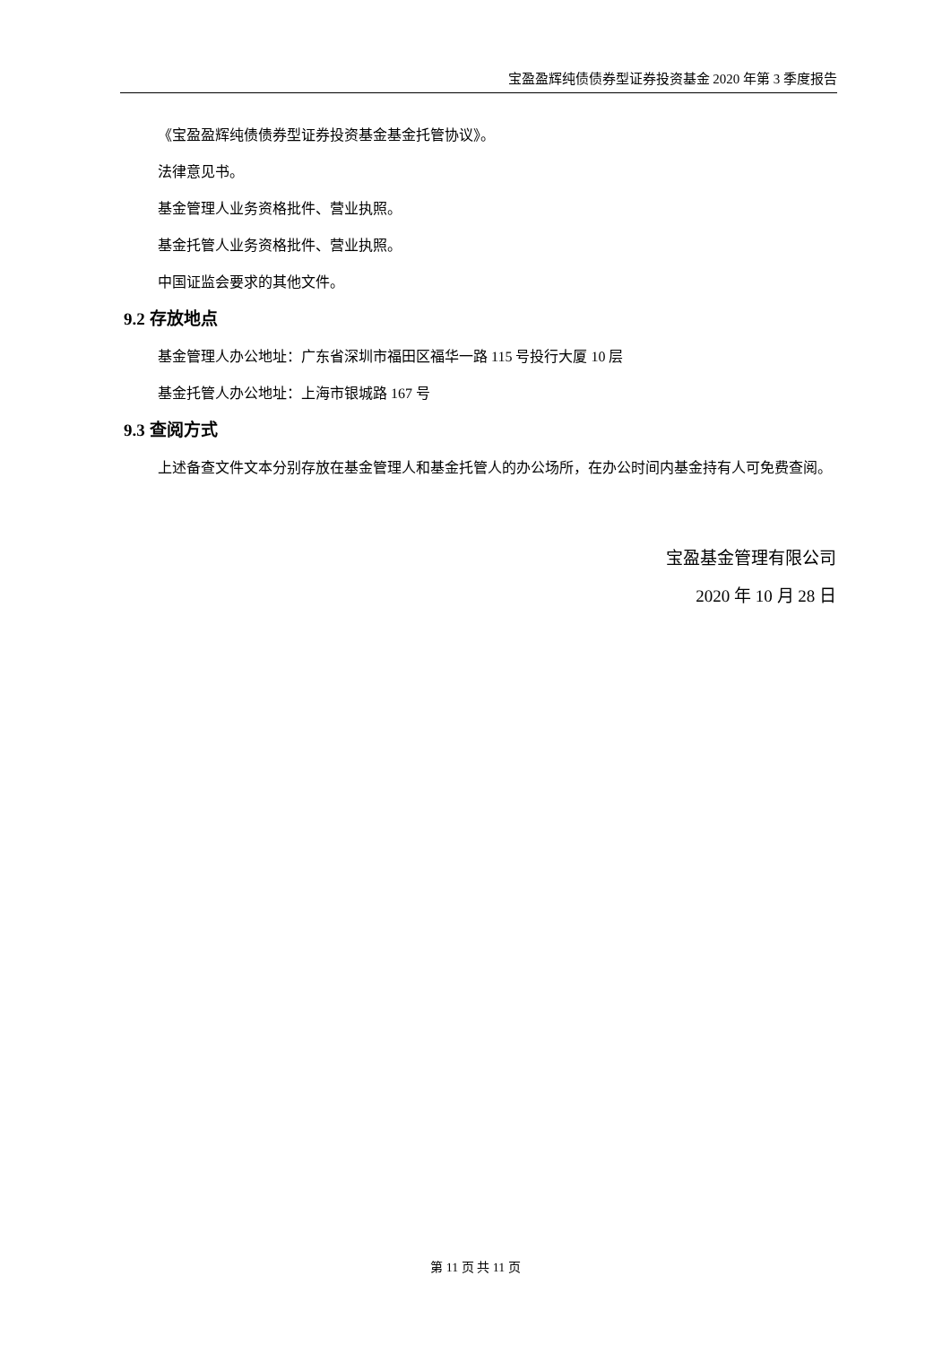宝盈盈辉纯债债券型证券投资基金 2020 年第 3 季度报告
《宝盈盈辉纯债债券型证券投资基金基金托管协议》。
法律意见书。
基金管理人业务资格批件、营业执照。
基金托管人业务资格批件、营业执照。
中国证监会要求的其他文件。
9.2 存放地点
基金管理人办公地址：广东省深圳市福田区福华一路 115 号投行大厦 10 层
基金托管人办公地址：上海市银城路 167 号
9.3 查阅方式
上述备查文件文本分别存放在基金管理人和基金托管人的办公场所，在办公时间内基金持有人可免费查阅。
宝盈基金管理有限公司
2020 年 10 月 28 日
第 11 页 共 11 页